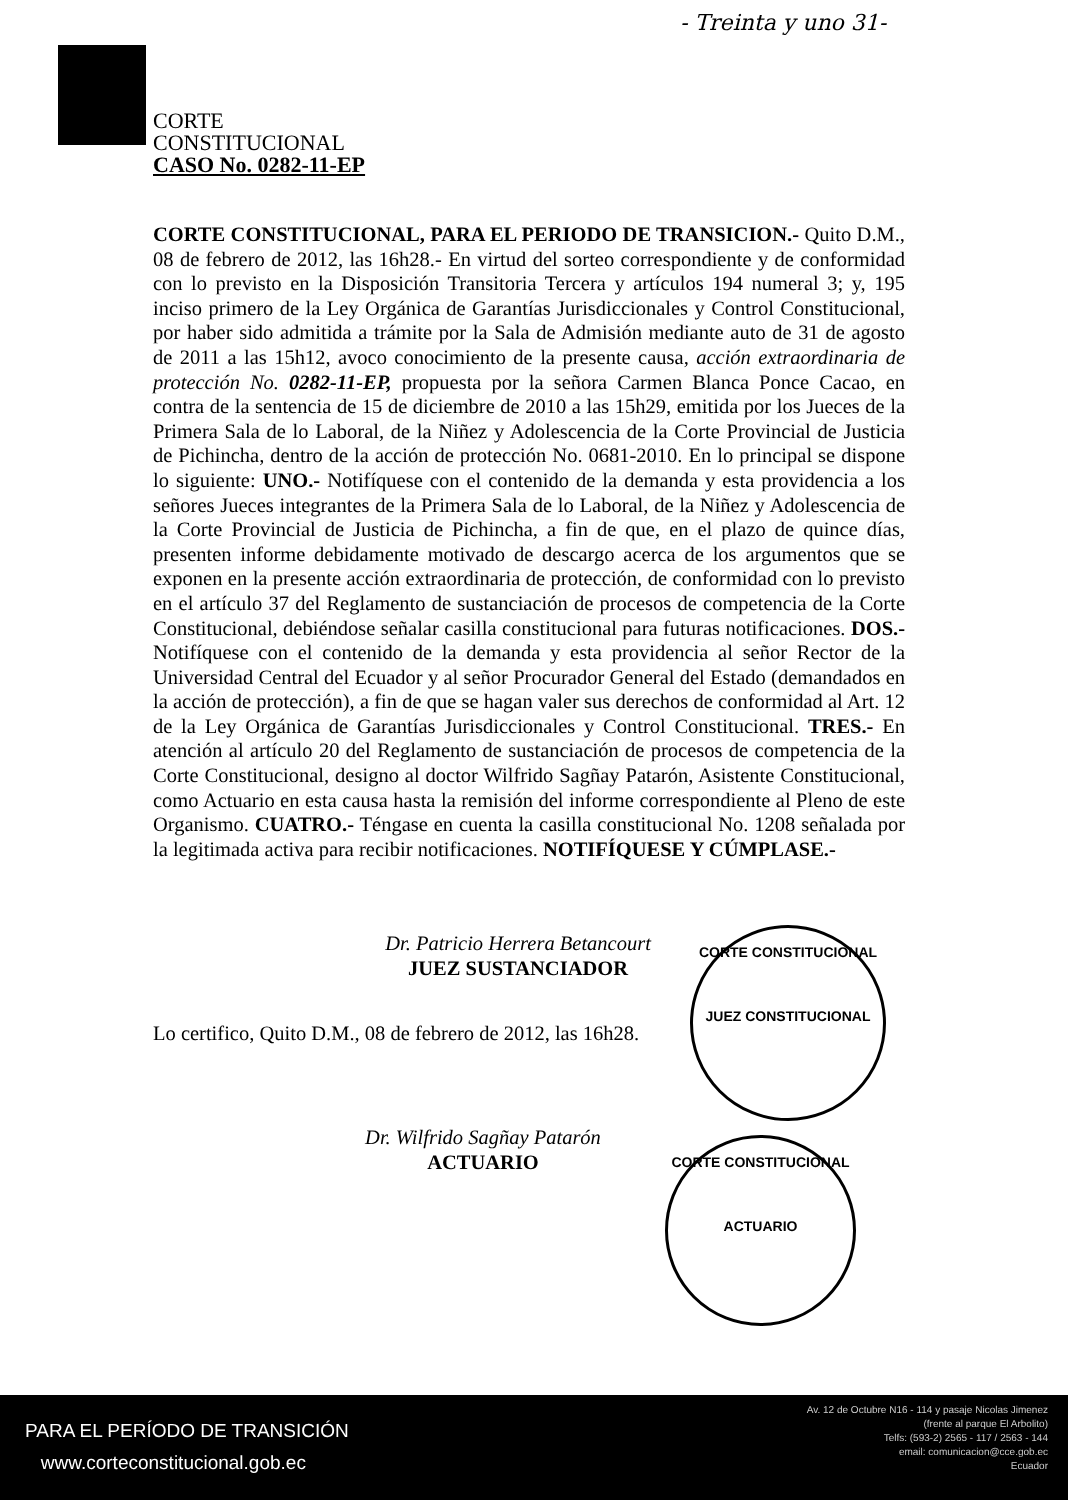- Treinta y uno 31-
CORTE
CONSTITUCIONAL
CASO No. 0282-11-EP
CORTE CONSTITUCIONAL, PARA EL PERIODO DE TRANSICION.- Quito D.M., 08 de febrero de 2012, las 16h28.- En virtud del sorteo correspondiente y de conformidad con lo previsto en la Disposición Transitoria Tercera y artículos 194 numeral 3; y, 195 inciso primero de la Ley Orgánica de Garantías Jurisdiccionales y Control Constitucional, por haber sido admitida a trámite por la Sala de Admisión mediante auto de 31 de agosto de 2011 a las 15h12, avoco conocimiento de la presente causa, acción extraordinaria de protección No. 0282-11-EP, propuesta por la señora Carmen Blanca Ponce Cacao, en contra de la sentencia de 15 de diciembre de 2010 a las 15h29, emitida por los Jueces de la Primera Sala de lo Laboral, de la Niñez y Adolescencia de la Corte Provincial de Justicia de Pichincha, dentro de la acción de protección No. 0681-2010. En lo principal se dispone lo siguiente: UNO.- Notifíquese con el contenido de la demanda y esta providencia a los señores Jueces integrantes de la Primera Sala de lo Laboral, de la Niñez y Adolescencia de la Corte Provincial de Justicia de Pichincha, a fin de que, en el plazo de quince días, presenten informe debidamente motivado de descargo acerca de los argumentos que se exponen en la presente acción extraordinaria de protección, de conformidad con lo previsto en el artículo 37 del Reglamento de sustanciación de procesos de competencia de la Corte Constitucional, debiéndose señalar casilla constitucional para futuras notificaciones. DOS.- Notifíquese con el contenido de la demanda y esta providencia al señor Rector de la Universidad Central del Ecuador y al señor Procurador General del Estado (demandados en la acción de protección), a fin de que se hagan valer sus derechos de conformidad al Art. 12 de la Ley Orgánica de Garantías Jurisdiccionales y Control Constitucional. TRES.- En atención al artículo 20 del Reglamento de sustanciación de procesos de competencia de la Corte Constitucional, designo al doctor Wilfrido Sagñay Patarón, Asistente Constitucional, como Actuario en esta causa hasta la remisión del informe correspondiente al Pleno de este Organismo. CUATRO.- Téngase en cuenta la casilla constitucional No. 1208 señalada por la legitimada activa para recibir notificaciones. NOTIFÍQUESE Y CÚMPLASE.-
Dr. Patricio Herrera Betancourt
JUEZ SUSTANCIADOR
Lo certifico, Quito D.M., 08 de febrero de 2012, las 16h28.
Dr. Wilfrido Sagñay Patarón
ACTUARIO
CORTE CONSTITUCIONAL
JUEZ CONSTITUCIONAL
CORTE CONSTITUCIONAL
ACTUARIO
PARA EL PERÍODO DE TRANSICIÓN
www.corteconstitucional.gob.ec
Av. 12 de Octubre N16 - 114 y pasaje Nicolas Jimenez
(frente al parque El Arbolito)
Telfs: (593-2) 2565 - 117 / 2563 - 144
email: comunicacion@cce.gob.ec
Ecuador